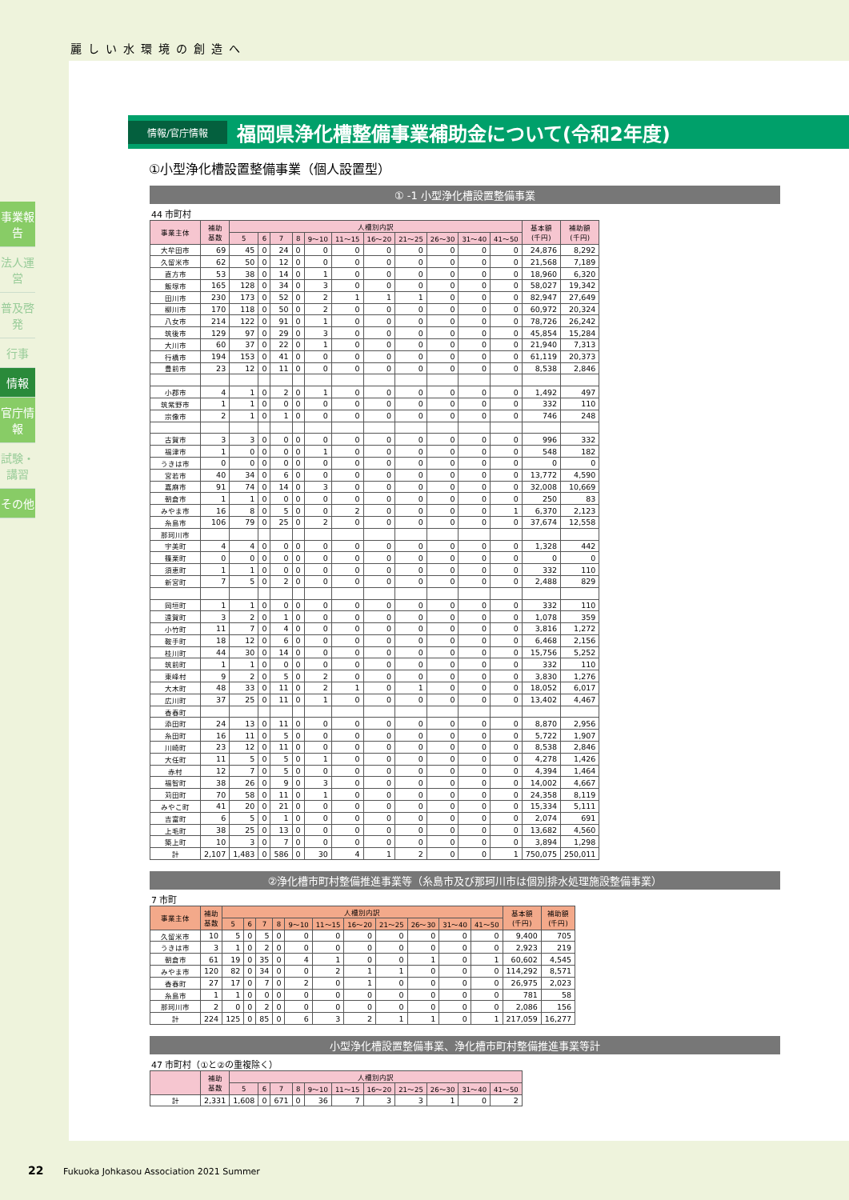麗しい水環境の創造へ
事業報告
法人運営
普及啓発
行事
情報
官庁情報
試験・講習
その他
情報/官庁情報
福岡県浄化槽整備事業補助金について(令和2年度)
①小型浄化槽設置整備事業（個人設置型）
① -1 小型浄化槽設置整備事業
44 市町村
| 事業主体 | 補助 基数 | 人槽別内訳 | | | | | | | | | | | 基本額 (千円) | 補助額 (千円) |
| --- | --- | --- | --- | --- | --- | --- | --- | --- | --- | --- | --- | --- | --- | --- |
| | | 5 | 6 | 7 | 8 | 9～10 | 11～15 | 16～20 | 21～25 | 26～30 | 31～40 | 41～50 | | |
| 大牟田市 | 69 | 45 | 0 | 24 | 0 | 0 | 0 | 0 | 0 | 0 | 0 | 0 | 24,876 | 8,292 |
| 久留米市 | 62 | 50 | 0 | 12 | 0 | 0 | 0 | 0 | 0 | 0 | 0 | 0 | 21,568 | 7,189 |
| 直方市 | 53 | 38 | 0 | 14 | 0 | 1 | 0 | 0 | 0 | 0 | 0 | 0 | 18,960 | 6,320 |
| 飯塚市 | 165 | 128 | 0 | 34 | 0 | 3 | 0 | 0 | 0 | 0 | 0 | 0 | 58,027 | 19,342 |
| 田川市 | 230 | 173 | 0 | 52 | 0 | 2 | 1 | 1 | 1 | 0 | 0 | 0 | 82,947 | 27,649 |
| 柳川市 | 170 | 118 | 0 | 50 | 0 | 2 | 0 | 0 | 0 | 0 | 0 | 0 | 60,972 | 20,324 |
| 八女市 | 214 | 122 | 0 | 91 | 0 | 1 | 0 | 0 | 0 | 0 | 0 | 0 | 78,726 | 26,242 |
| 筑後市 | 129 | 97 | 0 | 29 | 0 | 3 | 0 | 0 | 0 | 0 | 0 | 0 | 45,854 | 15,284 |
| 大川市 | 60 | 37 | 0 | 22 | 0 | 1 | 0 | 0 | 0 | 0 | 0 | 0 | 21,940 | 7,313 |
| 行橋市 | 194 | 153 | 0 | 41 | 0 | 0 | 0 | 0 | 0 | 0 | 0 | 0 | 61,119 | 20,373 |
| 豊前市 | 23 | 12 | 0 | 11 | 0 | 0 | 0 | 0 | 0 | 0 | 0 | 0 | 8,538 | 2,846 |
| 小郡市 | 4 | 1 | 0 | 2 | 0 | 1 | 0 | 0 | 0 | 0 | 0 | 0 | 1,492 | 497 |
| 筑紫野市 | 1 | 1 | 0 | 0 | 0 | 0 | 0 | 0 | 0 | 0 | 0 | 0 | 332 | 110 |
| 宗像市 | 2 | 1 | 0 | 1 | 0 | 0 | 0 | 0 | 0 | 0 | 0 | 0 | 746 | 248 |
| 古賀市 | 3 | 3 | 0 | 0 | 0 | 0 | 0 | 0 | 0 | 0 | 0 | 0 | 996 | 332 |
| 福津市 | 1 | 0 | 0 | 0 | 0 | 1 | 0 | 0 | 0 | 0 | 0 | 0 | 548 | 182 |
| うきは市 | 0 | 0 | 0 | 0 | 0 | 0 | 0 | 0 | 0 | 0 | 0 | 0 | 0 | 0 |
| 宮若市 | 40 | 34 | 0 | 6 | 0 | 0 | 0 | 0 | 0 | 0 | 0 | 0 | 13,772 | 4,590 |
| 嘉麻市 | 91 | 74 | 0 | 14 | 0 | 3 | 0 | 0 | 0 | 0 | 0 | 0 | 32,008 | 10,669 |
| 朝倉市 | 1 | 1 | 0 | 0 | 0 | 0 | 0 | 0 | 0 | 0 | 0 | 0 | 250 | 83 |
| みやま市 | 16 | 8 | 0 | 5 | 0 | 0 | 2 | 0 | 0 | 0 | 0 | 1 | 6,370 | 2,123 |
| 糸島市 | 106 | 79 | 0 | 25 | 0 | 2 | 0 | 0 | 0 | 0 | 0 | 0 | 37,674 | 12,558 |
| 那珂川市 | | | | | | | | | | | | | | |
| 宇美町 | 4 | 4 | 0 | 0 | 0 | 0 | 0 | 0 | 0 | 0 | 0 | 0 | 1,328 | 442 |
| 篠栗町 | 0 | 0 | 0 | 0 | 0 | 0 | 0 | 0 | 0 | 0 | 0 | 0 | 0 | 0 |
| 須恵町 | 1 | 1 | 0 | 0 | 0 | 0 | 0 | 0 | 0 | 0 | 0 | 0 | 332 | 110 |
| 新宮町 | 7 | 5 | 0 | 2 | 0 | 0 | 0 | 0 | 0 | 0 | 0 | 0 | 2,488 | 829 |
| 岡垣町 | 1 | 1 | 0 | 0 | 0 | 0 | 0 | 0 | 0 | 0 | 0 | 0 | 332 | 110 |
| 遠賀町 | 3 | 2 | 0 | 1 | 0 | 0 | 0 | 0 | 0 | 0 | 0 | 0 | 1,078 | 359 |
| 小竹町 | 11 | 7 | 0 | 4 | 0 | 0 | 0 | 0 | 0 | 0 | 0 | 0 | 3,816 | 1,272 |
| 鞍手町 | 18 | 12 | 0 | 6 | 0 | 0 | 0 | 0 | 0 | 0 | 0 | 0 | 6,468 | 2,156 |
| 桂川町 | 44 | 30 | 0 | 14 | 0 | 0 | 0 | 0 | 0 | 0 | 0 | 0 | 15,756 | 5,252 |
| 筑前町 | 1 | 1 | 0 | 0 | 0 | 0 | 0 | 0 | 0 | 0 | 0 | 0 | 332 | 110 |
| 東峰村 | 9 | 2 | 0 | 5 | 0 | 2 | 0 | 0 | 0 | 0 | 0 | 0 | 3,830 | 1,276 |
| 大木町 | 48 | 33 | 0 | 11 | 0 | 2 | 1 | 0 | 1 | 0 | 0 | 0 | 18,052 | 6,017 |
| 広川町 | 37 | 25 | 0 | 11 | 0 | 1 | 0 | 0 | 0 | 0 | 0 | 0 | 13,402 | 4,467 |
| 香春町 | | | | | | | | | | | | | | |
| 添田町 | 24 | 13 | 0 | 11 | 0 | 0 | 0 | 0 | 0 | 0 | 0 | 0 | 8,870 | 2,956 |
| 糸田町 | 16 | 11 | 0 | 5 | 0 | 0 | 0 | 0 | 0 | 0 | 0 | 0 | 5,722 | 1,907 |
| 川崎町 | 23 | 12 | 0 | 11 | 0 | 0 | 0 | 0 | 0 | 0 | 0 | 0 | 8,538 | 2,846 |
| 大任町 | 11 | 5 | 0 | 5 | 0 | 1 | 0 | 0 | 0 | 0 | 0 | 0 | 4,278 | 1,426 |
| 赤村 | 12 | 7 | 0 | 5 | 0 | 0 | 0 | 0 | 0 | 0 | 0 | 0 | 4,394 | 1,464 |
| 福智町 | 38 | 26 | 0 | 9 | 0 | 3 | 0 | 0 | 0 | 0 | 0 | 0 | 14,002 | 4,667 |
| 苅田町 | 70 | 58 | 0 | 11 | 0 | 1 | 0 | 0 | 0 | 0 | 0 | 0 | 24,358 | 8,119 |
| みやこ町 | 41 | 20 | 0 | 21 | 0 | 0 | 0 | 0 | 0 | 0 | 0 | 0 | 15,334 | 5,111 |
| 吉富町 | 6 | 5 | 0 | 1 | 0 | 0 | 0 | 0 | 0 | 0 | 0 | 0 | 2,074 | 691 |
| 上毛町 | 38 | 25 | 0 | 13 | 0 | 0 | 0 | 0 | 0 | 0 | 0 | 0 | 13,682 | 4,560 |
| 築上町 | 10 | 3 | 0 | 7 | 0 | 0 | 0 | 0 | 0 | 0 | 0 | 0 | 3,894 | 1,298 |
| 計 | 2,107 | 1,483 | 0 | 586 | 0 | 30 | 4 | 1 | 2 | 0 | 0 | 1 | 750,075 | 250,011 |
②浄化槽市町村整備推進事業等（糸島市及び那珂川市は個別排水処理施設整備事業）
7 市町
| 事業主体 | 補助 基数 | 人槽別内訳 | | | | | | | | | | | 基本額 (千円) | 補助額 (千円) |
| --- | --- | --- | --- | --- | --- | --- | --- | --- | --- | --- | --- | --- | --- | --- |
| | | 5 | 6 | 7 | 8 | 9～10 | 11～15 | 16～20 | 21～25 | 26～30 | 31～40 | 41～50 | | |
| 久留米市 | 10 | 5 | 0 | 5 | 0 | 0 | 0 | 0 | 0 | 0 | 0 | 0 | 9,400 | 705 |
| うきは市 | 3 | 1 | 0 | 2 | 0 | 0 | 0 | 0 | 0 | 0 | 0 | 0 | 2,923 | 219 |
| 朝倉市 | 61 | 19 | 0 | 35 | 0 | 4 | 1 | 0 | 0 | 1 | 0 | 1 | 60,602 | 4,545 |
| みやま市 | 120 | 82 | 0 | 34 | 0 | 0 | 2 | 1 | 1 | 0 | 0 | 0 | 114,292 | 8,571 |
| 香春町 | 27 | 17 | 0 | 7 | 0 | 2 | 0 | 1 | 0 | 0 | 0 | 0 | 26,975 | 2,023 |
| 糸島市 | 1 | 1 | 0 | 0 | 0 | 0 | 0 | 0 | 0 | 0 | 0 | 0 | 781 | 58 |
| 那珂川市 | 2 | 0 | 0 | 2 | 0 | 0 | 0 | 0 | 0 | 0 | 0 | 0 | 2,086 | 156 |
| 計 | 224 | 125 | 0 | 85 | 0 | 6 | 3 | 2 | 1 | 1 | 0 | 1 | 217,059 | 16,277 |
小型浄化槽設置整備事業、浄化槽市町村整備推進事業等計
47 市町村（①と②の重複除く）
| | 補助 基数 | 人槽別内訳 | | | | | | | | | | |
| --- | --- | --- | --- | --- | --- | --- | --- | --- | --- | --- | --- | --- |
| | | 5 | 6 | 7 | 8 | 9～10 | 11～15 | 16～20 | 21～25 | 26～30 | 31～40 | 41～50 |
| 計 | 2,331 | 1,608 | 0 | 671 | 0 | 36 | 7 | 3 | 3 | 1 | 0 | 2 |
22 Fukuoka Johkasou Association 2021 Summer